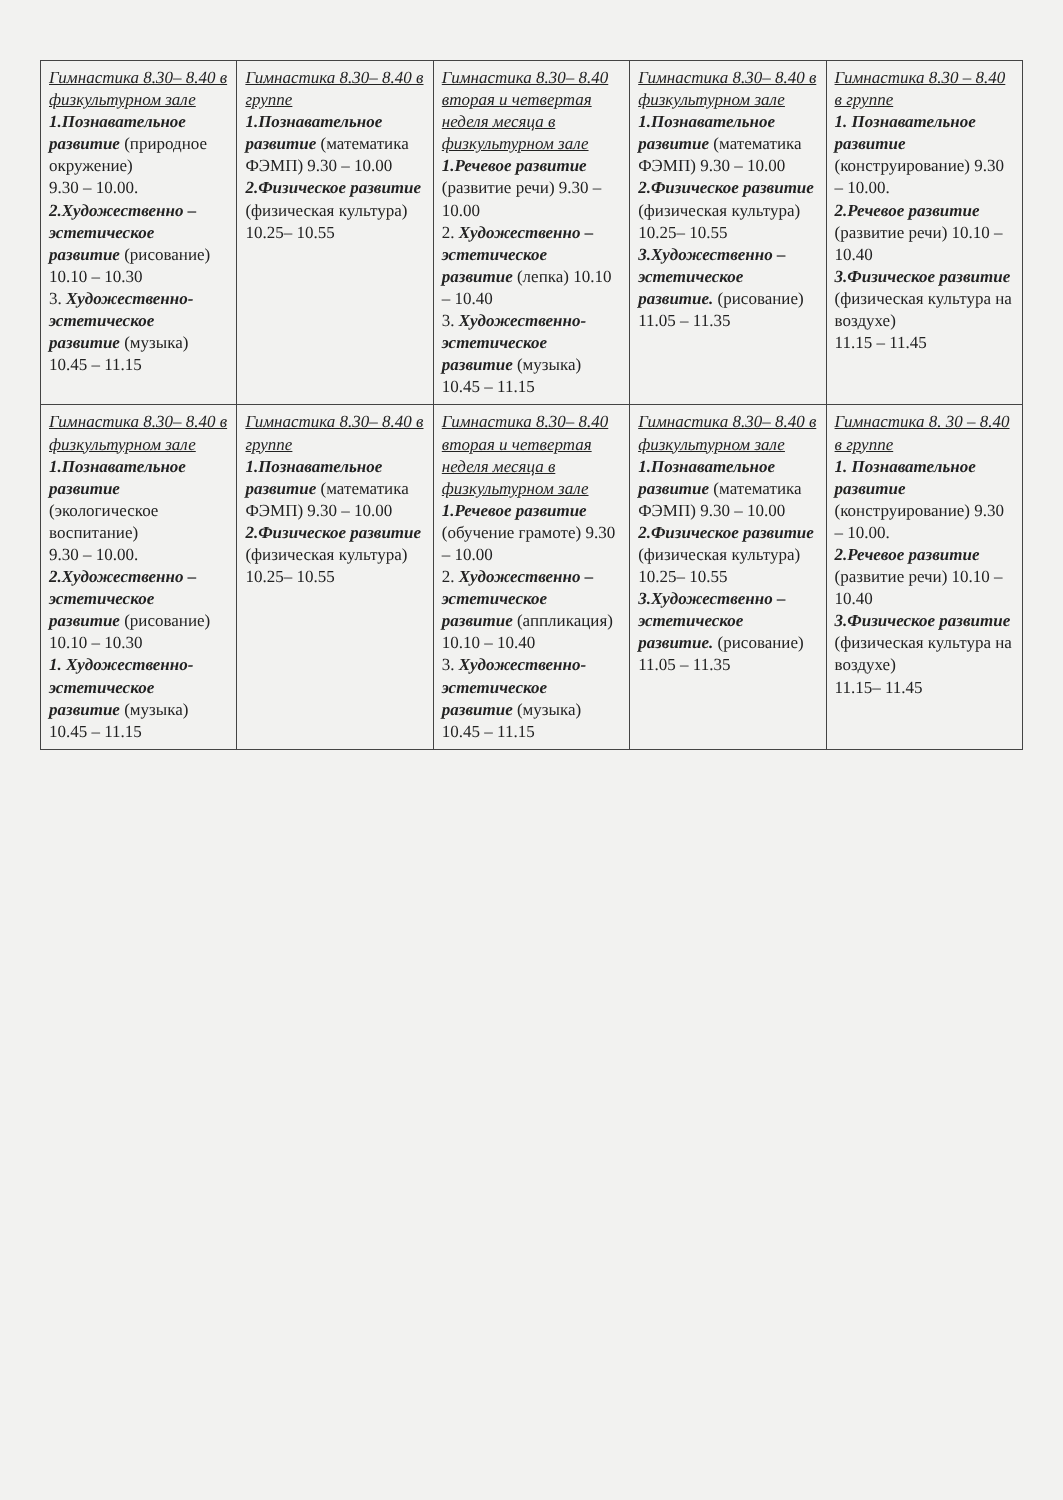| Гимнастика 8.30– 8.40 в физкультурном зале 1.Познавательное развитие (природное окружение) 9.30 – 10.00. 2.Художественно – эстетическое развитие (рисование) 10.10 – 10.30 3. Художественно-эстетическое развитие (музыка) 10.45 – 11.15 | Гимнастика 8.30– 8.40 в группе 1.Познавательное развитие (математика ФЭМП) 9.30 – 10.00 2.Физическое развитие (физическая культура) 10.25– 10.55 | Гимнастика 8.30– 8.40 вторая и четвертая неделя месяца в физкультурном зале 1.Речевое развитие (развитие речи) 9.30 – 10.00 2. Художественно – эстетическое развитие (лепка) 10.10 – 10.40 3. Художественно-эстетическое развитие (музыка) 10.45 – 11.15 | Гимнастика 8.30– 8.40 в физкультурном зале 1.Познавательное развитие (математика ФЭМП) 9.30 – 10.00 2.Физическое развитие (физическая культура) 10.25– 10.55 3.Художественно – эстетическое развитие. (рисование) 11.05 – 11.35 | Гимнастика 8.30 – 8.40 в группе 1. Познавательное развитие (конструирование) 9.30 – 10.00. 2.Речевое развитие (развитие речи) 10.10 – 10.40 3.Физическое развитие (физическая культура на воздухе) 11.15 – 11.45 |
| Гимнастика 8.30– 8.40 в физкультурном зале 1.Познавательное развитие (экологическое воспитание) 9.30 – 10.00. 2.Художественно – эстетическое развитие (рисование) 10.10 – 10.30 1. Художественно-эстетическое развитие (музыка) 10.45 – 11.15 | Гимнастика 8.30– 8.40 в группе 1.Познавательное развитие (математика ФЭМП) 9.30 – 10.00 2.Физическое развитие (физическая культура) 10.25– 10.55 | Гимнастика 8.30– 8.40 вторая и четвертая неделя месяца в физкультурном зале 1.Речевое развитие (обучение грамоте) 9.30 – 10.00 2. Художественно – эстетическое развитие (аппликация) 10.10 – 10.40 3. Художественно-эстетическое развитие (музыка) 10.45 – 11.15 | Гимнастика 8.30– 8.40 в физкультурном зале 1.Познавательное развитие (математика ФЭМП) 9.30 – 10.00 2.Физическое развитие (физическая культура) 10.25– 10.55 3.Художественно – эстетическое развитие. (рисование) 11.05 – 11.35 | Гимнастика 8. 30 – 8.40 в группе 1. Познавательное развитие (конструирование) 9.30 – 10.00. 2.Речевое развитие (развитие речи) 10.10 – 10.40 3.Физическое развитие (физическая культура на воздухе) 11.15– 11.45 |